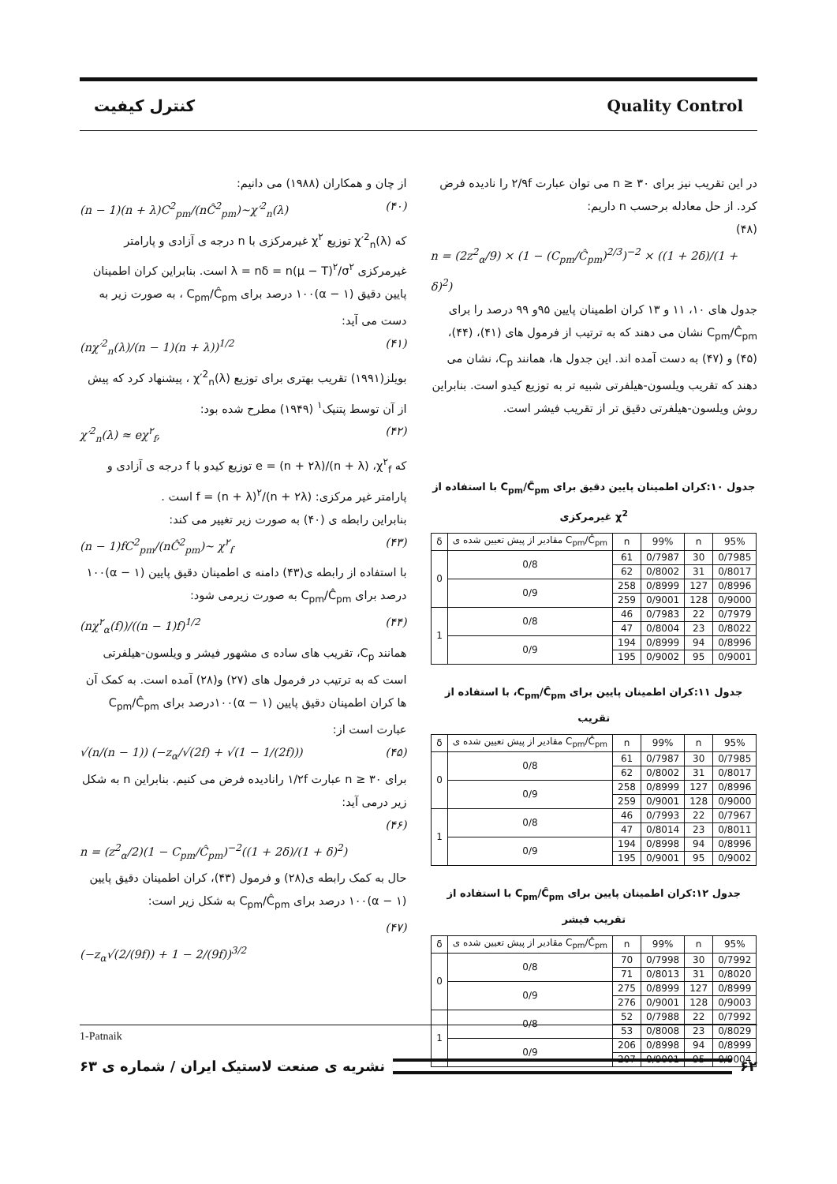کنترل کیفیت Quality Control
از چان و همکاران (۱۹۸۸) می دانیم:
(n − 1)(n + λ)C<sup>2</sup><sub>pm</sub>/(nĈ<sup>2</sup><sub>pm</sub>)~χ′<sup>2</sup><sub>n</sub>(λ) (۴۰)
که χ′<sup>2</sup><sub>n</sub>(λ) توزیع χ<sup>۲</sup> غیرمرکزی با n درجه ی آزادی و پارامتر غیرمرکزی λ = nδ = n(μ − T)<sup>۲</sup>/σ<sup>۲</sup> است. بنابراین کران اطمینان پایین دقیق (۱ − α)۱۰۰ درصد برای C<sub>pm</sub>/Ĉ<sub>pm</sub> ، به صورت زیر به دست می آید:
(nχ′<sup>2</sup><sub>n</sub>(λ)/(n − 1)(n + λ))<sup>1/2</sup> (۴۱)
بویلز(۱۹۹۱) تقریب بهتری برای توزیع χ′<sup>2</sup><sub>n</sub>(λ) ، پیشنهاد کرد که پیش از آن توسط پتنیک<sup>۱</sup> (۱۹۴۹) مطرح شده بود:
χ′<sup>2</sup><sub>n</sub>(λ) ≈ eχ<sup>۲</sup><sub>f</sub>, (۴۲)
که e = (n + ۲λ)/(n + λ) ،χ<sup>۲</sup><sub>f</sub> توزیع کیدو با f درجه ی آزادی و پارامتر غیر مرکزی: f = (n + λ)<sup>۲</sup>/(n + ۲λ) است .
بنابراین رابطه ی (۴۰) به صورت زیر تغییر می کند:
(n − 1)fC<sup>2</sup><sub>pm</sub>/(nĈ<sup>2</sup><sub>pm</sub>)~ χ<sup>۲</sup><sub>f</sub> (۴۳)
با استفاده از رابطه ی(۴۳) دامنه ی اطمینان دقیق پایین (۱ − α)۱۰۰ درصد برای C<sub>pm</sub>/Ĉ<sub>pm</sub> به صورت زیرمی شود:
(nχ<sup>۲</sup><sub>α</sub>(f))/((n − 1)f)<sup>1/2</sup> (۴۴)
همانند C<sub>p</sub>، تقریب های ساده ی مشهور فیشر و ویلسون-هیلفرتی است که به ترتیب در فرمول های (۲۷) و(۲۸) آمده است. به کمک آن ها کران اطمینان دقیق پایین (۱ − α)۱۰۰درصد برای C<sub>pm</sub>/Ĉ<sub>pm</sub> عبارت است از:
√(n/(n − 1)) (−z<sub>α</sub>/√(2f) + √(1 − 1/(2f))) (۴۵)
برای n ≥ ۳۰ عبارت ۱/۲f رانادیده فرض می کنیم. بنابراین n به شکل زیر درمی آید:
(۴۶)
n = (z<sup>2</sup><sub>α</sub>/2)(1 − C<sub>pm</sub>/Ĉ<sub>pm</sub>)<sup>−2</sup>((1 + 2δ)/(1 + δ)<sup>2</sup>)
حال به کمک رابطه ی(۲۸) و فرمول (۴۳)، کران اطمینان دقیق پایین (۱ − α)۱۰۰ درصد برای C<sub>pm</sub>/Ĉ<sub>pm</sub> به شکل زیر است:
(۴۷)
(−z<sub>α</sub>√(2/(9f)) + 1 − 2/(9f))<sup>3/2</sup>
در این تقریب نیز برای n ≥ ۳۰ می توان عبارت ۲/۹f را نادیده فرض کرد. از حل معادله برحسب n داریم:
(۴۸)
n = (2z<sup>2</sup><sub>α</sub>/9) × (1 − (C<sub>pm</sub>/Ĉ<sub>pm</sub>)<sup>2/3</sup>)<sup>−2</sup> × ((1 + 2δ)/(1 + δ)<sup>2</sup>)
جدول های ۱۰، ۱۱ و ۱۳ کران اطمینان پایین ۹۵و ۹۹ درصد را برای C<sub>pm</sub>/Ĉ<sub>pm</sub> نشان می دهند که به ترتیب از فرمول های (۴۱)، (۴۴)، (۴۵) و (۴۷) به دست آمده اند. این جدول ها، همانند C<sub>p</sub>، نشان می دهند که تقریب ویلسون-هیلفرتی شبیه تر به توزیع کیدو است. بنابراین روش ویلسون-هیلفرتی دقیق تر از تقریب فیشر است.
جدول ۱۰:کران اطمینان پایین دقیق برای C<sub>pm</sub>/Ĉ<sub>pm</sub> با استفاده از χ<sup>2</sup> غیرمرکزی
| δ | مقادیر از پیش تعیین شده ی C<sub>pm</sub>/Ĉ<sub>pm</sub> | n | 99% | n | 95% |
| --- | --- | --- | --- | --- | --- |
| 0 | 0/8 | 61 | 0/7987 | 30 | 0/7985 |
| | | 62 | 0/8002 | 31 | 0/8017 |
| | 0/9 | 258 | 0/8999 | 127 | 0/8996 |
| | | 259 | 0/9001 | 128 | 0/9000 |
| 1 | 0/8 | 46 | 0/7983 | 22 | 0/7979 |
| | | 47 | 0/8004 | 23 | 0/8022 |
| | 0/9 | 194 | 0/8999 | 94 | 0/8996 |
| | | 195 | 0/9002 | 95 | 0/9001 |
جدول ۱۱:کران اطمینان پایین برای C<sub>pm</sub>/Ĉ<sub>pm</sub>، با استفاده از تقریب
| δ | مقادیر از پیش تعیین شده ی C<sub>pm</sub>/Ĉ<sub>pm</sub> | n | 99% | n | 95% |
| --- | --- | --- | --- | --- | --- |
| 0 | 0/8 | 61 | 0/7987 | 30 | 0/7985 |
| | | 62 | 0/8002 | 31 | 0/8017 |
| | 0/9 | 258 | 0/8999 | 127 | 0/8996 |
| | | 259 | 0/9001 | 128 | 0/9000 |
| 1 | 0/8 | 46 | 0/7993 | 22 | 0/7967 |
| | | 47 | 0/8014 | 23 | 0/8011 |
| | 0/9 | 194 | 0/8998 | 94 | 0/8996 |
| | | 195 | 0/9001 | 95 | 0/9002 |
جدول ۱۲:کران اطمینان پایین برای C<sub>pm</sub>/Ĉ<sub>pm</sub> با استفاده از تقریب فیشر
| δ | مقادیر از پیش تعیین شده ی C<sub>pm</sub>/Ĉ<sub>pm</sub> | n | 99% | n | 95% |
| --- | --- | --- | --- | --- | --- |
| 0 | 0/8 | 70 | 0/7998 | 30 | 0/7992 |
| | | 71 | 0/8013 | 31 | 0/8020 |
| | 0/9 | 275 | 0/8999 | 127 | 0/8999 |
| | | 276 | 0/9001 | 128 | 0/9003 |
| 1 | 0/8 | 52 | 0/7988 | 22 | 0/7992 |
| | | 53 | 0/8008 | 23 | 0/8029 |
| | 0/9 | 206 | 0/8998 | 94 | 0/8999 |
| | | 207 | 0/9001 | 95 | 0/9004 |
1-Patnaik
۶۲ نشریه ی صنعت لاستیک ایران / شماره ی ۶۳